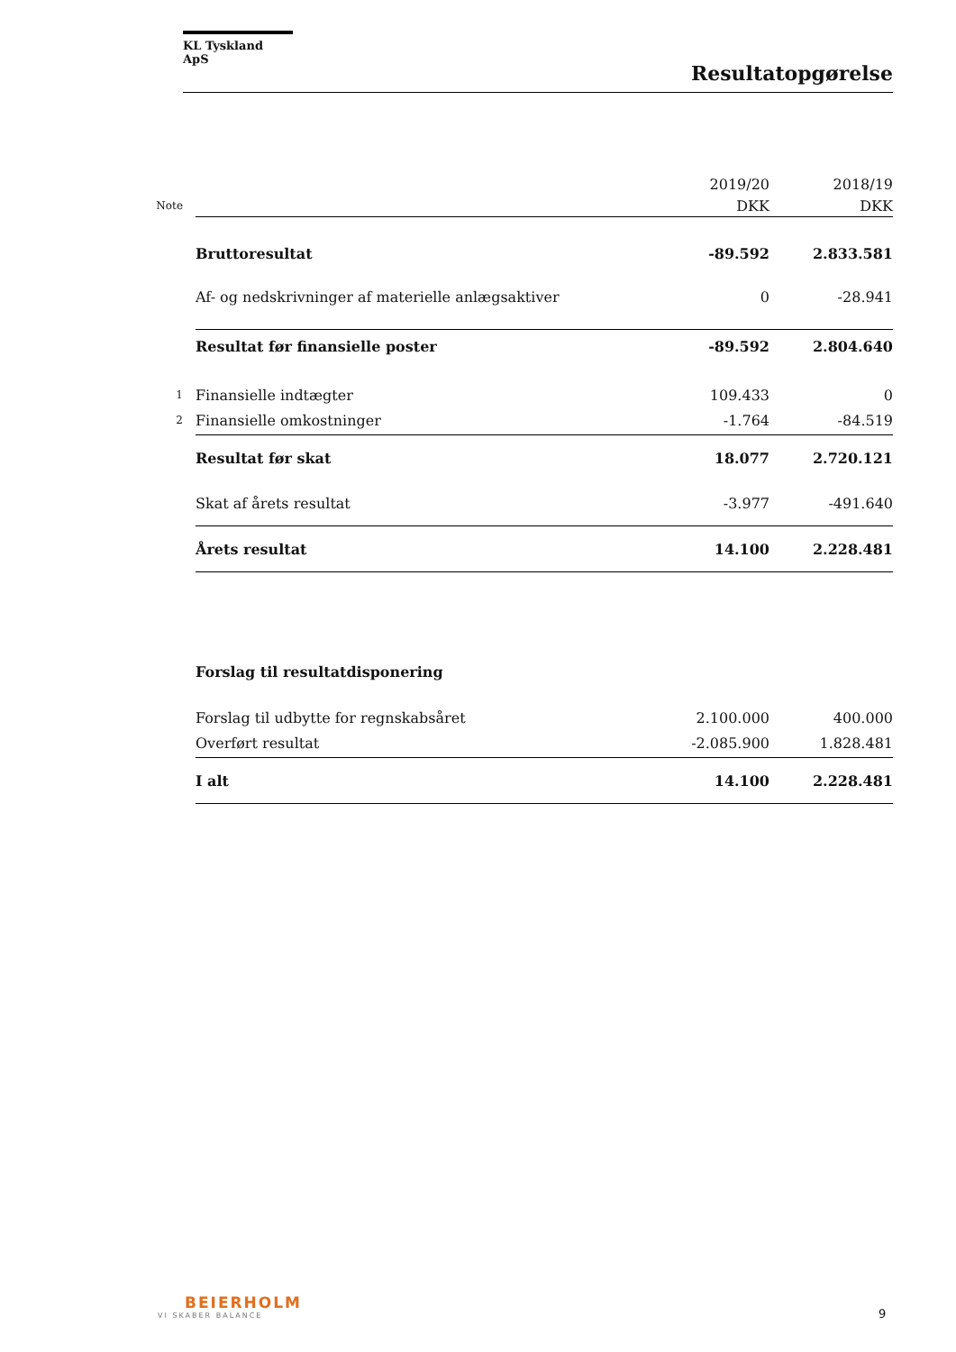KL Tyskland ApS
Resultatopgørelse
| | | 2019/20 | 2018/19 |
| Note | | DKK | DKK |
| | Bruttoresultat | -89.592 | 2.833.581 |
| | Af- og nedskrivninger af materielle anlægsaktiver | 0 | -28.941 |
| | Resultat før finansielle poster | -89.592 | 2.804.640 |
| 1 | Finansielle indtægter | 109.433 | 0 |
| 2 | Finansielle omkostninger | -1.764 | -84.519 |
| | Resultat før skat | 18.077 | 2.720.121 |
| | Skat af årets resultat | -3.977 | -491.640 |
| | Årets resultat | 14.100 | 2.228.481 |
| | Forslag til resultatdisponering | | |
| | Forslag til udbytte for regnskabsåret | 2.100.000 | 400.000 |
| | Overført resultat | -2.085.900 | 1.828.481 |
| | I alt | 14.100 | 2.228.481 |
BEIERHOLM
VI SKABER BALANCE
9